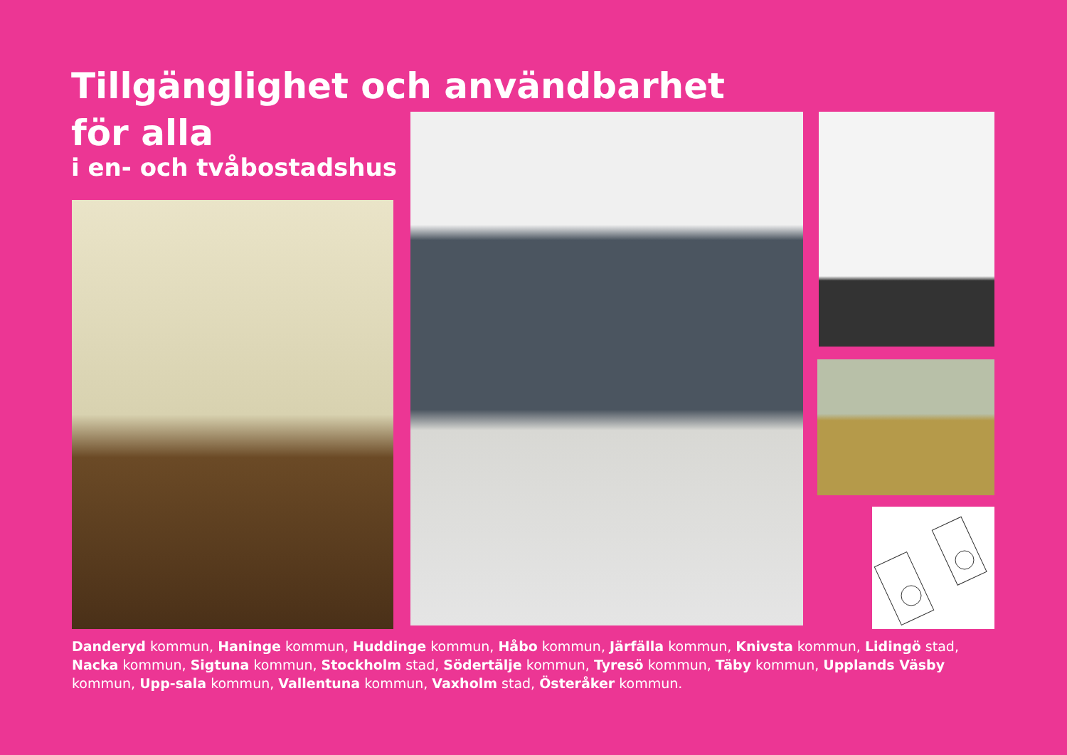Tillgänglighet och användbarhet
för alla
i en- och tvåbostadshus
Danderyd kommun, Haninge kommun, Huddinge kommun, Håbo kommun, Järfälla kommun, Knivsta kommun, Lidingö stad, Nacka kommun, Sigtuna kommun, Stockholm stad, Södertälje kommun, Tyresö kommun, Täby kommun, Upplands Väsby kommun, Upp-sala kommun, Vallentuna kommun, Vaxholm stad, Österåker kommun.